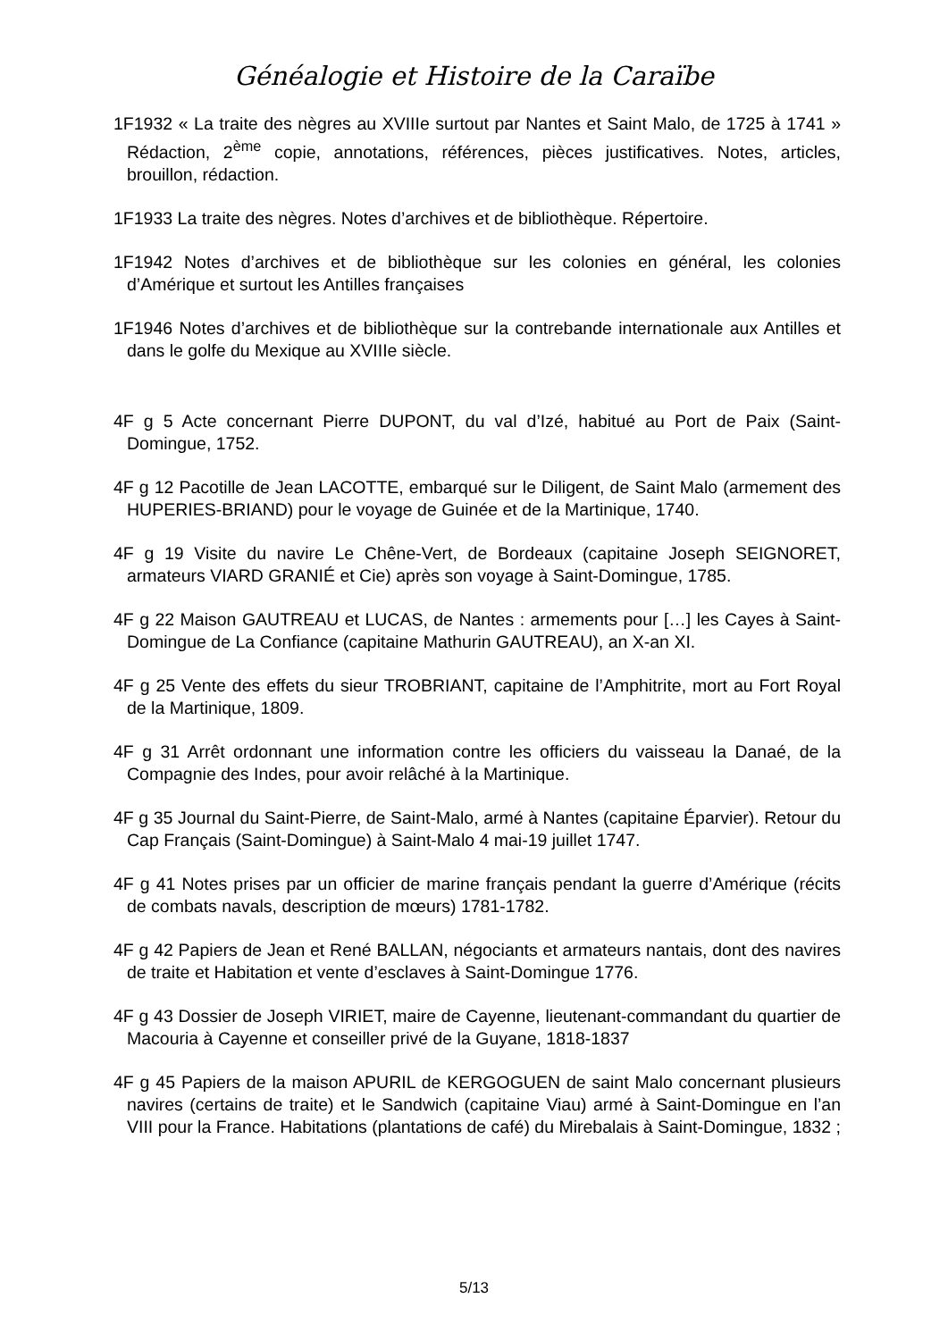Généalogie et Histoire de la Caraïbe
1F1932 « La traite des nègres au XVIIIe surtout par Nantes et Saint Malo, de 1725 à 1741 » Rédaction, 2<sup>ème</sup> copie, annotations, références, pièces justificatives. Notes, articles, brouillon, rédaction.
1F1933 La traite des nègres. Notes d’archives et de bibliothèque. Répertoire.
1F1942 Notes d’archives et de bibliothèque sur les colonies en général, les colonies d’Amérique et surtout les Antilles françaises
1F1946 Notes d’archives et de bibliothèque sur la contrebande internationale aux Antilles et dans le golfe du Mexique au XVIIIe siècle.
4F g 5 Acte concernant Pierre DUPONT, du val d’Izé, habitué au Port de Paix (Saint-Domingue, 1752.
4F g 12 Pacotille de Jean LACOTTE, embarqué sur le Diligent, de Saint Malo (armement des HUPERIES-BRIAND) pour le voyage de Guinée et de la Martinique, 1740.
4F g 19 Visite du navire Le Chêne-Vert, de Bordeaux (capitaine Joseph SEIGNORET, armateurs VIARD GRANIÉ et Cie) après son voyage à Saint-Domingue, 1785.
4F g 22 Maison GAUTREAU et LUCAS, de Nantes : armements pour […] les Cayes à Saint-Domingue de La Confiance (capitaine Mathurin GAUTREAU), an X-an XI.
4F g 25 Vente des effets du sieur TROBRIANT, capitaine de l’Amphitrite, mort au Fort Royal de la Martinique, 1809.
4F g 31 Arrêt ordonnant une information contre les officiers du vaisseau la Danaé, de la Compagnie des Indes, pour avoir relâché à la Martinique.
4F g 35 Journal du Saint-Pierre, de Saint-Malo, armé à Nantes (capitaine Éparvier). Retour du Cap Français (Saint-Domingue) à Saint-Malo 4 mai-19 juillet 1747.
4F g 41 Notes prises par un officier de marine français pendant la guerre d’Amérique (récits de combats navals, description de mœurs) 1781-1782.
4F g 42 Papiers de Jean et René BALLAN, négociants et armateurs nantais, dont des navires de traite et Habitation et vente d’esclaves à Saint-Domingue 1776.
4F g 43 Dossier de Joseph VIRIET, maire de Cayenne, lieutenant-commandant du quartier de Macouria à Cayenne et conseiller privé de la Guyane, 1818-1837
4F g 45 Papiers de la maison APURIL de KERGOGUEN de saint Malo concernant plusieurs navires (certains de traite) et le Sandwich (capitaine Viau) armé à Saint-Domingue en l’an VIII pour la France. Habitations (plantations de café) du Mirebalais à Saint-Domingue, 1832 ;
5/13